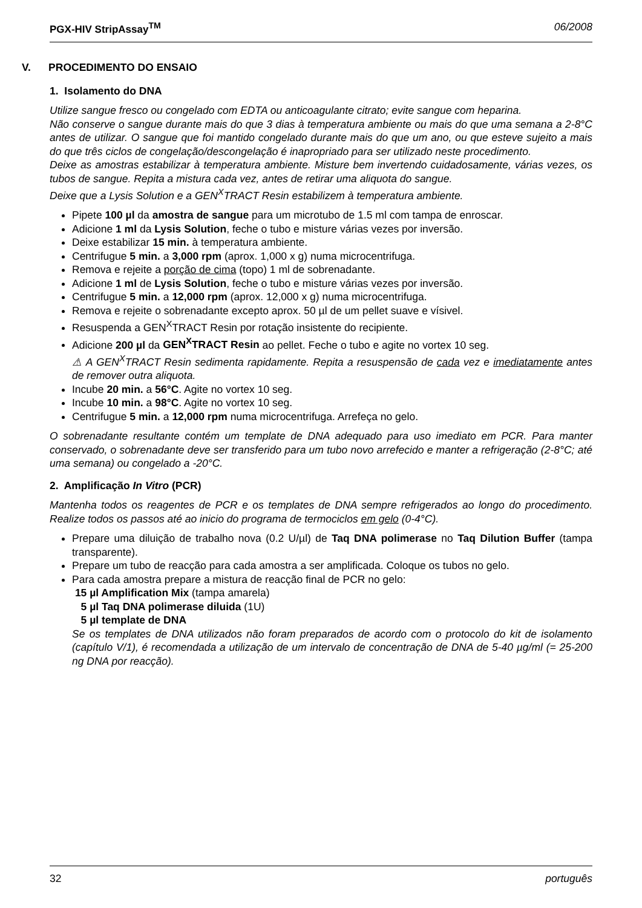PGX-HIV StripAssay<sup>TM</sup> 06/2008
V. PROCEDIMENTO DO ENSAIO
1. Isolamento do DNA
Utilize sangue fresco ou congelado com EDTA ou anticoagulante citrato; evite sangue com heparina.
Não conserve o sangue durante mais do que 3 dias à temperatura ambiente ou mais do que uma semana a 2-8°C antes de utilizar. O sangue que foi mantido congelado durante mais do que um ano, ou que esteve sujeito a mais do que três ciclos de congelação/descongelação é inapropriado para ser utilizado neste procedimento.
Deixe as amostras estabilizar à temperatura ambiente. Misture bem invertendo cuidadosamente, várias vezes, os tubos de sangue. Repita a mistura cada vez, antes de retirar uma aliquota do sangue.
Deixe que a Lysis Solution e a GEN<sup>X</sup>TRACT Resin estabilizem à temperatura ambiente.
Pipete 100 µl da amostra de sangue para um microtubo de 1.5 ml com tampa de enroscar.
Adicione 1 ml da Lysis Solution, feche o tubo e misture várias vezes por inversão.
Deixe estabilizar 15 min. à temperatura ambiente.
Centrifugue 5 min. a 3,000 rpm (aprox. 1,000 x g) numa microcentrifuga.
Remova e rejeite a porção de cima (topo) 1 ml de sobrenadante.
Adicione 1 ml de Lysis Solution, feche o tubo e misture várias vezes por inversão.
Centrifugue 5 min. a 12,000 rpm (aprox. 12,000 x g) numa microcentrifuga.
Remova e rejeite o sobrenadante excepto aprox. 50 µl de um pellet suave e vísivel.
Resuspenda a GEN<sup>X</sup>TRACT Resin por rotação insistente do recipiente.
Adicione 200 µl da GEN<sup>X</sup>TRACT Resin ao pellet. Feche o tubo e agite no vortex 10 seg.
⚠ A GEN<sup>X</sup>TRACT Resin sedimenta rapidamente. Repita a resuspensão de cada vez e imediatamente antes de remover outra aliquota.
Incube 20 min. a 56°C. Agite no vortex 10 seg.
Incube 10 min. a 98°C. Agite no vortex 10 seg.
Centrifugue 5 min. a 12,000 rpm numa microcentrifuga. Arrefeça no gelo.
O sobrenadante resultante contém um template de DNA adequado para uso imediato em PCR. Para manter conservado, o sobrenadante deve ser transferido para um tubo novo arrefecido e manter a refrigeração (2-8°C; até uma semana) ou congelado a -20°C.
2. Amplificação In Vitro (PCR)
Mantenha todos os reagentes de PCR e os templates de DNA sempre refrigerados ao longo do procedimento. Realize todos os passos até ao inicio do programa de termociclos em gelo (0-4°C).
Prepare uma diluição de trabalho nova (0.2 U/µl) de Taq DNA polimerase no Taq Dilution Buffer (tampa transparente).
Prepare um tubo de reacção para cada amostra a ser amplificada. Coloque os tubos no gelo.
Para cada amostra prepare a mistura de reacção final de PCR no gelo:
15 µl Amplification Mix (tampa amarela)
5 µl Taq DNA polimerase diluida (1U)
5 µl template de DNA
Se os templates de DNA utilizados não foram preparados de acordo com o protocolo do kit de isolamento (capítulo V/1), é recomendada a utilização de um intervalo de concentração de DNA de 5-40 µg/ml (= 25-200 ng DNA por reacção).
32 português